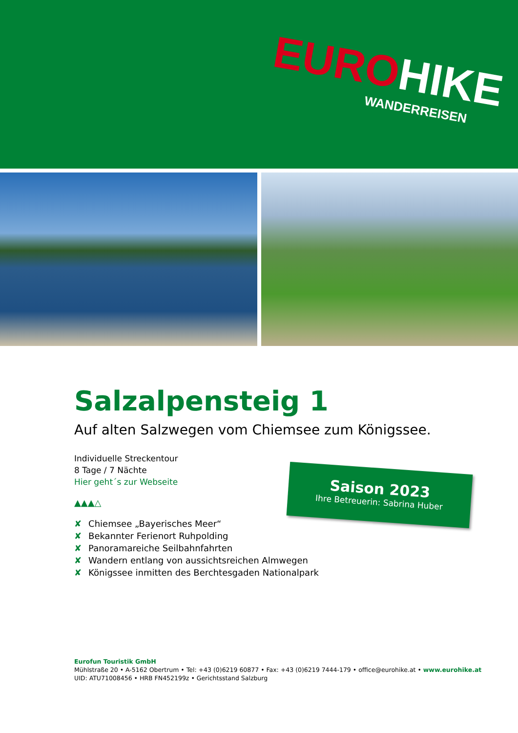EURO HIKE
WANDERREISEN
Salzalpensteig 1
Auf alten Salzwegen vom Chiemsee zum Königssee.
Individuelle Streckentour
8 Tage / 7 Nächte
Hier geht´s zur Webseite
▲▲▲△
✘ Chiemsee „Bayerisches Meer“
✘ Bekannter Ferienort Ruhpolding
✘ Panoramareiche Seilbahnfahrten
✘ Wandern entlang von aussichtsreichen Almwegen
✘ Königssee inmitten des Berchtesgaden Nationalpark
Saison 2023
Ihre Betreuerin: Sabrina Huber
Eurofun Touristik GmbH
Mühlstraße 20 • A-5162 Obertrum • Tel: +43 (0)6219 60877 • Fax: +43 (0)6219 7444-179 • office@eurohike.at • www.eurohike.at
UID: ATU71008456 • HRB FN452199z • Gerichtsstand Salzburg